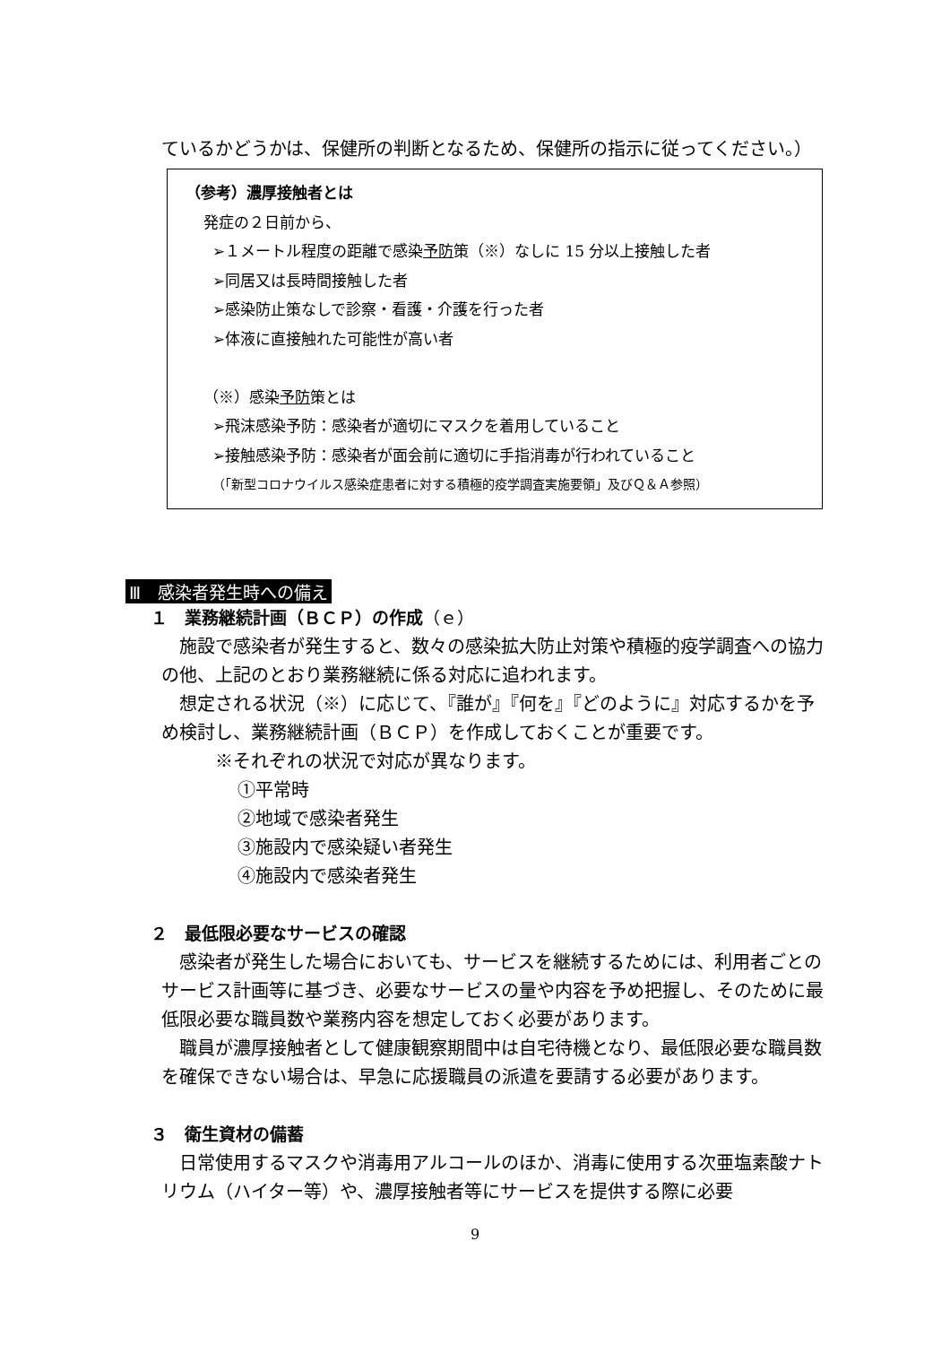ているかどうかは、保健所の判断となるため、保健所の指示に従ってください。）
（参考）濃厚接触者とは
発症の２日前から、
➢１メートル程度の距離で感染予防策（※）なしに 15 分以上接触した者
➢同居又は長時間接触した者
➢感染防止策なしで診察・看護・介護を行った者
➢体液に直接触れた可能性が高い者
（※）感染予防策とは
➢飛沫感染予防：感染者が適切にマスクを着用していること
➢接触感染予防：感染者が面会前に適切に手指消毒が行われていること
（「新型コロナウイルス感染症患者に対する積極的疫学調査実施要領」及びＱ＆Ａ参照）
Ⅲ　感染者発生時への備え
１　業務継続計画（ＢＣＰ）の作成（ｅ）
　施設で感染者が発生すると、数々の感染拡大防止対策や積極的疫学調査への協力の他、上記のとおり業務継続に係る対応に追われます。
　想定される状況（※）に応じて、『誰が』『何を』『どのように』対応するかを予め検討し、業務継続計画（ＢＣＰ）を作成しておくことが重要です。
※それぞれの状況で対応が異なります。
①平常時
②地域で感染者発生
③施設内で感染疑い者発生
④施設内で感染者発生
２　最低限必要なサービスの確認
　感染者が発生した場合においても、サービスを継続するためには、利用者ごとのサービス計画等に基づき、必要なサービスの量や内容を予め把握し、そのために最低限必要な職員数や業務内容を想定しておく必要があります。
　職員が濃厚接触者として健康観察期間中は自宅待機となり、最低限必要な職員数を確保できない場合は、早急に応援職員の派遣を要請する必要があります。
３　衛生資材の備蓄
　日常使用するマスクや消毒用アルコールのほか、消毒に使用する次亜塩素酸ナトリウム（ハイター等）や、濃厚接触者等にサービスを提供する際に必要
9